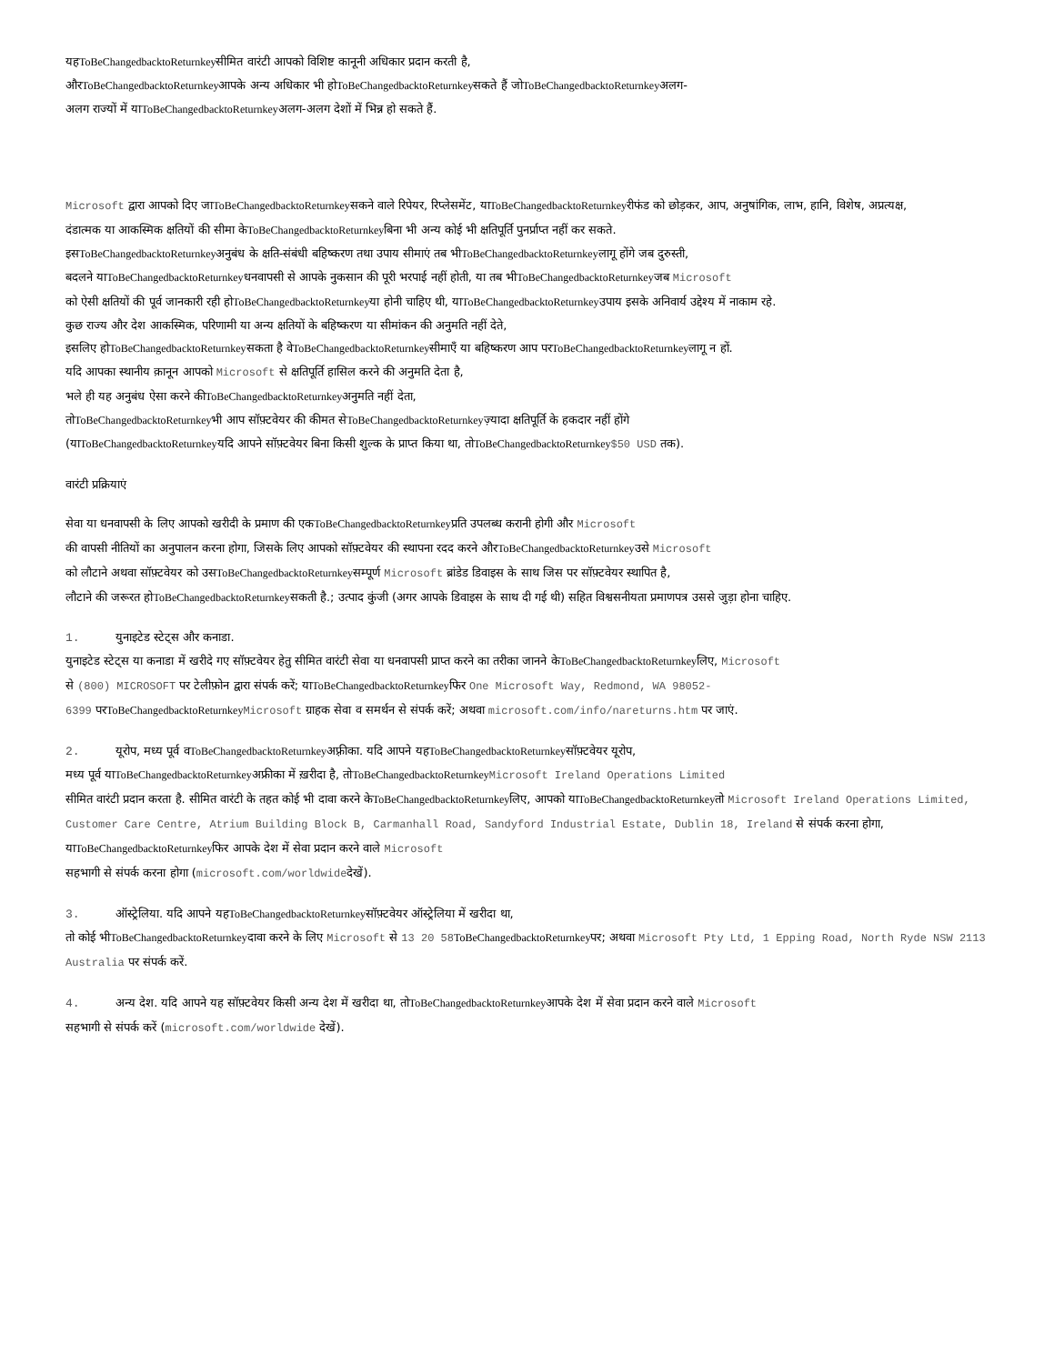यहToBeChangedbacktoReturnkeyसीमित वारंटी आपको विशिष्ट कानूनी अधिकार प्रदान करती है,
औरToBeChangedbacktoReturnkeyआपके अन्य अधिकार भी होToBeChangedbacktoReturnkeyसकते हैं जोToBeChangedbacktoReturnkeyअलग-
अलग राज्यों में याToBeChangedbacktoReturnkeyअलग-अलग देशों में भिन्न हो सकते हैं.
Microsoft द्वारा आपको दिए जाToBeChangedbacktoReturnkeyसकने वाले रिपेयर, रिप्लेसमेंट, याToBeChangedbacktoReturnkeyरीफंड को छोड़कर, आप, अनुषांगिक, लाभ, हानि, विशेष, अप्रत्यक्ष,
दंडात्मक या आकस्मिक क्षतियों की सीमा केToBeChangedbacktoReturnkeyबिना भी अन्य कोई भी क्षतिपूर्ति पुनर्प्राप्त नहीं कर सकते.
इसToBeChangedbacktoReturnkeyअनुबंध के क्षति-संबंधी बहिष्करण तथा उपाय सीमाएं तब भीToBeChangedbacktoReturnkeyलागू होंगे जब दुरुस्ती,
बदलने याToBeChangedbacktoReturnkeyधनवापसी से आपके नुकसान की पूरी भरपाई नहीं होती, या तब भीToBeChangedbacktoReturnkeyजब Microsoft
को ऐसी क्षतियों की पूर्व जानकारी रही होToBeChangedbacktoReturnkeyया होनी चाहिए थी, याToBeChangedbacktoReturnkeyउपाय इसके अनिवार्य उद्देश्य में नाकाम रहे.
कुछ राज्य और देश आकस्मिक, परिणामी या अन्य क्षतियों के बहिष्करण या सीमांकन की अनुमति नहीं देते,
इसलिए होToBeChangedbacktoReturnkeyसकता है वेToBeChangedbacktoReturnkeyसीमाएँ या बहिष्करण आप परToBeChangedbacktoReturnkeyलागू न हों.
यदि आपका स्थानीय क़ानून आपको Microsoft से क्षतिपूर्ति हासिल करने की अनुमति देता है,
भले ही यह अनुबंध ऐसा करने कीToBeChangedbacktoReturnkeyअनुमति नहीं देता,
तोToBeChangedbacktoReturnkeyभी आप सॉफ़्टवेयर की कीमत सेToBeChangedbacktoReturnkeyज़्यादा क्षतिपूर्ति के हकदार नहीं होंगे
(याToBeChangedbacktoReturnkeyयदि आपने सॉफ़्टवेयर बिना किसी शुल्क के प्राप्त किया था, तोToBeChangedbacktoReturnkey$50 USD तक).
वारंटी प्रक्रियाएं
सेवा या धनवापसी के लिए आपको खरीदी के प्रमाण की एकToBeChangedbacktoReturnkeyप्रति उपलब्ध करानी होगी और Microsoft
की वापसी नीतियों का अनुपालन करना होगा, जिसके लिए आपको सॉफ़्टवेयर की स्थापना रदद करने औरToBeChangedbacktoReturnkeyउसे Microsoft
को लौटाने अथवा सॉफ़्टवेयर को उसToBeChangedbacktoReturnkeyसम्पूर्ण Microsoft ब्रांडेड डिवाइस के साथ जिस पर सॉफ़्टवेयर स्थापित है,
लौटाने की जरूरत होToBeChangedbacktoReturnkeyसकती है.; उत्पाद कुंजी (अगर आपके डिवाइस के साथ दी गई थी) सहित विश्वसनीयता प्रमाणपत्र उससे जुड़ा होना चाहिए.
1. युनाइटेड स्टेट्स और कनाडा.
युनाइटेड स्टेट्स या कनाडा में खरीदे गए सॉफ़्टवेयर हेतु सीमित वारंटी सेवा या धनवापसी प्राप्त करने का तरीका जानने केToBeChangedbacktoReturnkeyलिए, Microsoft
से (800) MICROSOFT पर टेलीफ़ोन द्वारा संपर्क करें; याToBeChangedbacktoReturnkeyफिर One Microsoft Way, Redmond, WA 98052-
6399 परToBeChangedbacktoReturnkey Microsoft ग्राहक सेवा व समर्थन से संपर्क करें; अथवा microsoft.com/info/nareturns.htm पर जाएं.
2. यूरोप, मध्य पूर्व वToBeChangedbacktoReturnkeyअफ़्रीका. यदि आपने यहToBeChangedbacktoReturnkeyसॉफ़्टवेयर यूरोप,
मध्य पूर्व याToBeChangedbacktoReturnkeyअफ्रीका में ख़रीदा है, तोToBeChangedbacktoReturnkey Microsoft Ireland Operations Limited
सीमित वारंटी प्रदान करता है. सीमित वारंटी के तहत कोई भी दावा करने केToBeChangedbacktoReturnkeyलिए, आपको याToBeChangedbacktoReturnkeyतो Microsoft Ireland Operations Limited, Customer Care Centre, Atrium Building Block B, Carmanhall Road, Sandyford Industrial Estate, Dublin 18, Ireland से संपर्क करना होगा, याToBeChangedbacktoReturnkeyफिर आपके देश में सेवा प्रदान करने वाले Microsoft
सहभागी से संपर्क करना होगा (microsoft.com/worldwideदेखें).
3. ऑस्ट्रेलिया. यदि आपने यहToBeChangedbacktoReturnkeyसॉफ़्टवेयर ऑस्ट्रेलिया में खरीदा था,
तो कोई भीToBeChangedbacktoReturnkeyदावा करने के लिए Microsoft से 13 20 58 ToBeChangedbacktoReturnkeyपर; अथवा Microsoft Pty Ltd, 1 Epping Road, North Ryde NSW 2113 Australia पर संपर्क करें.
4. अन्य देश. यदि आपने यह सॉफ़्टवेयर किसी अन्य देश में खरीदा था, तोToBeChangedbacktoReturnkeyआपके देश में सेवा प्रदान करने वाले Microsoft
सहभागी से संपर्क करें (microsoft.com/worldwide देखें).